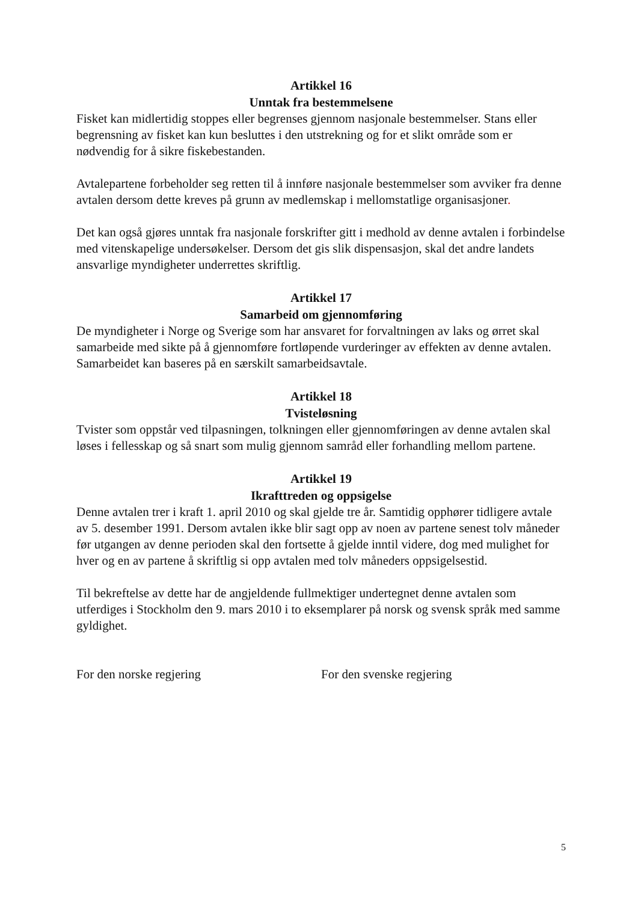Artikkel 16
Unntak fra bestemmelsene
Fisket kan midlertidig stoppes eller begrenses gjennom nasjonale bestemmelser. Stans eller begrensning av fisket kan kun besluttes i den utstrekning og for et slikt område som er nødvendig for å sikre fiskebestanden.
Avtalepartene forbeholder seg retten til å innføre nasjonale bestemmelser som avviker fra denne avtalen dersom dette kreves på grunn av medlemskap i mellomstatlige organisasjoner.
Det kan også gjøres unntak fra nasjonale forskrifter gitt i medhold av denne avtalen i forbindelse med vitenskapelige undersøkelser. Dersom det gis slik dispensasjon, skal det andre landets ansvarlige myndigheter underrettes skriftlig.
Artikkel 17
Samarbeid om gjennomføring
De myndigheter i Norge og Sverige som har ansvaret for forvaltningen av laks og ørret skal samarbeide med sikte på å gjennomføre fortløpende vurderinger av effekten av denne avtalen. Samarbeidet kan baseres på en særskilt samarbeidsavtale.
Artikkel 18
Tvisteløsning
Tvister som oppstår ved tilpasningen, tolkningen eller gjennomføringen av denne avtalen skal løses i fellesskap og så snart som mulig gjennom samråd eller forhandling mellom partene.
Artikkel 19
Ikrafttreden og oppsigelse
Denne avtalen trer i kraft 1. april 2010 og skal gjelde tre år. Samtidig opphører tidligere avtale av 5. desember 1991. Dersom avtalen ikke blir sagt opp av noen av partene senest tolv måneder før utgangen av denne perioden skal den fortsette å gjelde inntil videre, dog med mulighet for hver og en av partene å skriftlig si opp avtalen med tolv måneders oppsigelsestid.
Til bekreftelse av dette har de angjeldende fullmektiger undertegnet denne avtalen som utferdiges i Stockholm den 9. mars 2010 i to eksemplarer på norsk og svensk språk med samme gyldighet.
For den norske regjering For den svenske regjering
5